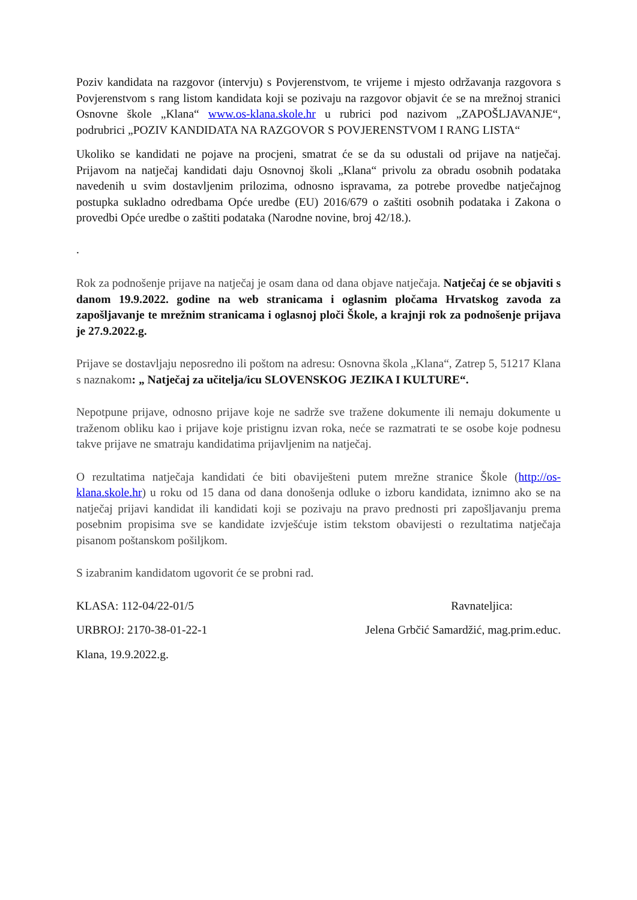Poziv kandidata na razgovor (intervju) s Povjerenstvom, te vrijeme i mjesto održavanja razgovora s Povjerenstvom s rang listom kandidata koji se pozivaju na razgovor objavit će se na mrežnoj stranici Osnovne škole „Klana“ www.os-klana.skole.hr u rubrici pod nazivom „ZAPOŠLJAVANJE“, podrubrici „POZIV KANDIDATA NA RAZGOVOR S POVJERENSTVOM I RANG LISTA“
Ukoliko se kandidati ne pojave na procjeni, smatrat će se da su odustali od prijave na natječaj. Prijavom na natječaj kandidati daju Osnovnoj školi „Klana“ privolu za obradu osobnih podataka navedenih u svim dostavljenim prilozima, odnosno ispravama, za potrebe provedbe natječajnog postupka sukladno odredbama Opće uredbe (EU) 2016/679 o zaštiti osobnih podataka i Zakona o provedbi Opće uredbe o zaštiti podataka (Narodne novine, broj 42/18.).
.
Rok za podnošenje prijave na natječaj je osam dana od dana objave natječaja. Natječaj će se objaviti s danom 19.9.2022. godine na web stranicama i oglasnim pločama Hrvatskog zavoda za zapošljavanje te mrežnim stranicama i oglasnoj ploči Škole, a krajnji rok za podnošenje prijava je 27.9.2022.g.
Prijave se dostavljaju neposredno ili poštom na adresu: Osnovna škola „Klana“, Zatrep 5, 51217 Klana s naznakom: „ Natječaj za učitelja/icu SLOVENSKOG JEZIKA I KULTURE“.
Nepotpune prijave, odnosno prijave koje ne sadrže sve tražene dokumente ili nemaju dokumente u traženom obliku kao i prijave koje pristignu izvan roka, neće se razmatrati te se osobe koje podnesu takve prijave ne smatraju kandidatima prijavljenim na natječaj.
O rezultatima natječaja kandidati će biti obaviješteni putem mrežne stranice Škole (http://os-klana.skole.hr) u roku od 15 dana od dana donošenja odluke o izboru kandidata, iznimno ako se na natječaj prijavi kandidat ili kandidati koji se pozivaju na pravo prednosti pri zapošljavanju prema posebnim propisima sve se kandidate izvješćuje istim tekstom obavijesti o rezultatima natječaja pisanom poštanskom pošiljkom.
S izabranim kandidatom ugovorit će se probni rad.
KLASA: 112-04/22-01/5 Ravnateljica:
URBROJ: 2170-38-01-22-1 Jelena Grbčić Samardžić, mag.prim.educ.
Klana, 19.9.2022.g.